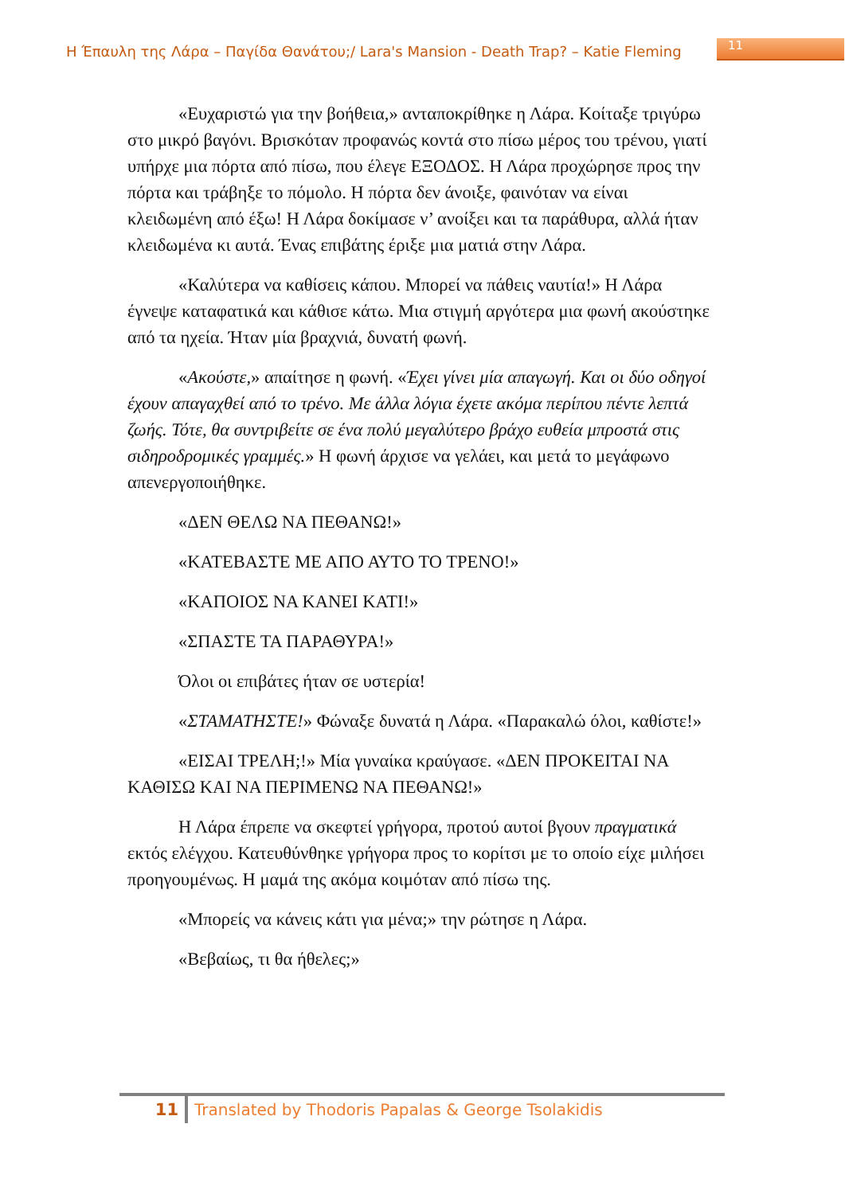Η Έπαυλη της Λάρα – Παγίδα Θανάτου;/ Lara's Mansion - Death Trap? – Katie Fleming 11
«Ευχαριστώ για την βοήθεια,» ανταποκρίθηκε η Λάρα. Κοίταξε τριγύρω στο μικρό βαγόνι. Βρισκόταν προφανώς κοντά στο πίσω μέρος του τρένου, γιατί υπήρχε μια πόρτα από πίσω, που έλεγε ΕΞΟΔΟΣ. Η Λάρα προχώρησε προς την πόρτα και τράβηξε το πόμολο. Η πόρτα δεν άνοιξε, φαινόταν να είναι κλειδωμένη από έξω! Η Λάρα δοκίμασε ν’ ανοίξει και τα παράθυρα, αλλά ήταν κλειδωμένα κι αυτά. Ένας επιβάτης έριξε μια ματιά στην Λάρα.
«Καλύτερα να καθίσεις κάπου. Μπορεί να πάθεις ναυτία!» Η Λάρα έγνεψε καταφατικά και κάθισε κάτω. Μια στιγμή αργότερα μια φωνή ακούστηκε από τα ηχεία. Ήταν μία βραχνιά, δυνατή φωνή.
«Ακούστε,» απαίτησε η φωνή. «Έχει γίνει μία απαγωγή. Και οι δύο οδηγοί έχουν απαγαχθεί από το τρένο. Με άλλα λόγια έχετε ακόμα περίπου πέντε λεπτά ζωής. Τότε, θα συντριβείτε σε ένα πολύ μεγαλύτερο βράχο ευθεία μπροστά στις σιδηροδρομικές γραμμές.» Η φωνή άρχισε να γελάει, και μετά το μεγάφωνο απενεργοποιήθηκε.
«ΔΕΝ ΘΕΛΩ ΝΑ ΠΕΘΑΝΩ!»
«ΚΑΤΕΒΑΣΤΕ ΜΕ ΑΠΟ ΑΥΤΟ ΤΟ ΤΡΕΝΟ!»
«ΚΑΠΟΙΟΣ ΝΑ ΚΑΝΕΙ ΚΑΤΙ!»
«ΣΠΑΣΤΕ ΤΑ ΠΑΡΑΘΥΡΑ!»
Όλοι οι επιβάτες ήταν σε υστερία!
«ΣΤΑΜΑΤΗΣΤΕ!» Φώναξε δυνατά η Λάρα. «Παρακαλώ όλοι, καθίστε!»
«ΕΙΣΑΙ ΤΡΕΛΗ;!» Μία γυναίκα κραύγασε. «ΔΕΝ ΠΡΟΚΕΙΤΑΙ ΝΑ ΚΑΘΙΣΩ ΚΑΙ ΝΑ ΠΕΡΙΜΕΝΩ ΝΑ ΠΕΘΑΝΩ!»
Η Λάρα έπρεπε να σκεφτεί γρήγορα, προτού αυτοί βγουν πραγματικά εκτός ελέγχου. Κατευθύνθηκε γρήγορα προς το κορίτσι με το οποίο είχε μιλήσει προηγουμένως. Η μαμά της ακόμα κοιμόταν από πίσω της.
«Μπορείς να κάνεις κάτι για μένα;» την ρώτησε η Λάρα.
«Βεβαίως, τι θα ήθελες;»
11 Translated by Thodoris Papalas & George Tsolakidis